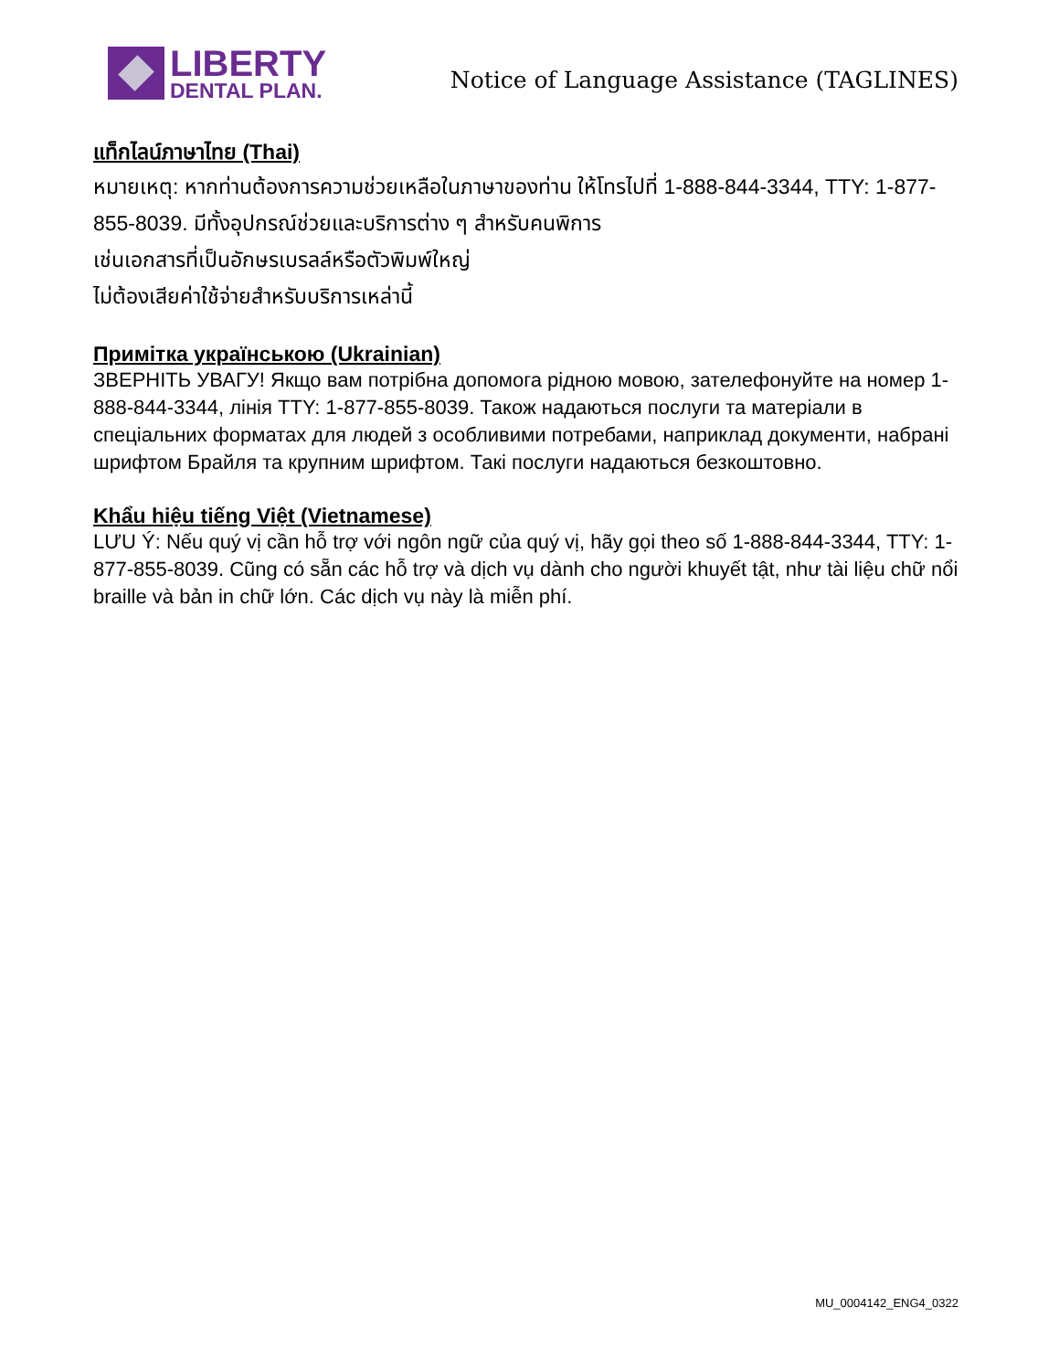LIBERTY
DENTAL PLAN.
Notice of Language Assistance (TAGLINES)
แท็กไลน์ภาษาไทย (Thai)
หมายเหตุ: หากท่านต้องการความช่วยเหลือในภาษาของท่าน ให้โทรไปที่ 1-888-844-3344, TTY: 1-877-855-8039. มีทั้งอุปกรณ์ช่วยและบริการต่าง ๆ สำหรับคนพิการ
เช่นเอกสารที่เป็นอักษรเบรลล์หรือตัวพิมพ์ใหญ่
ไม่ต้องเสียค่าใช้จ่ายสำหรับบริการเหล่านี้
Примітка українською (Ukrainian)
ЗВЕРНІТЬ УВАГУ! Якщо вам потрібна допомога рідною мовою, зателефонуйте на номер 1-888-844-3344, лінія TTY: 1-877-855-8039. Також надаються послуги та матеріали в спеціальних форматах для людей з особливими потребами, наприклад документи, набрані шрифтом Брайля та крупним шрифтом. Такі послуги надаються безкоштовно.
Khẩu hiệu tiếng Việt (Vietnamese)
LƯU Ý: Nếu quý vị cần hỗ trợ với ngôn ngữ của quý vị, hãy gọi theo số 1-888-844-3344, TTY: 1-877-855-8039. Cũng có sẵn các hỗ trợ và dịch vụ dành cho người khuyết tật, như tài liệu chữ nổi braille và bản in chữ lớn. Các dịch vụ này là miễn phí.
MU_0004142_ENG4_0322